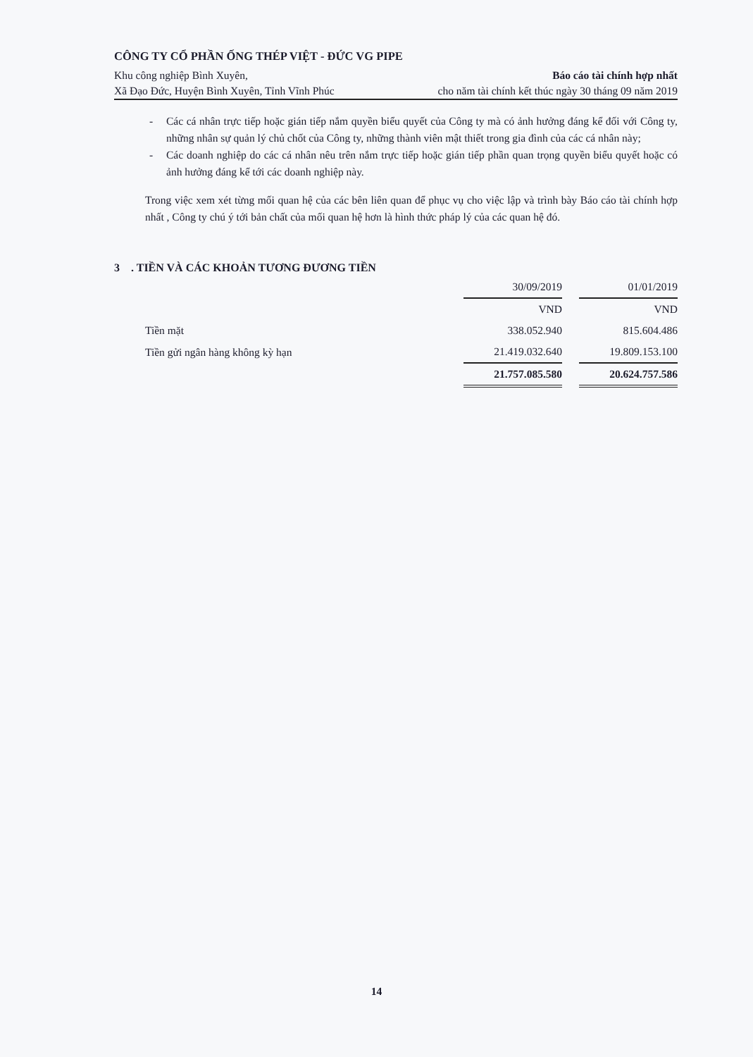CÔNG TY CỔ PHẦN ỐNG THÉP VIỆT - ĐỨC VG PIPE
Khu công nghiệp Bình Xuyên, Báo cáo tài chính hợp nhất
Xã Đạo Đức, Huyện Bình Xuyên, Tỉnh Vĩnh Phúc cho năm tài chính kết thúc ngày 30 tháng 09 năm 2019
- Các cá nhân trực tiếp hoặc gián tiếp nắm quyền biểu quyết của Công ty mà có ảnh hưởng đáng kể đối với Công ty, những nhân sự quản lý chủ chốt của Công ty, những thành viên mật thiết trong gia đình của các cá nhân này;
- Các doanh nghiệp do các cá nhân nêu trên nắm trực tiếp hoặc gián tiếp phần quan trọng quyền biểu quyết hoặc có ảnh hưởng đáng kể tới các doanh nghiệp này.
Trong việc xem xét từng mối quan hệ của các bên liên quan để phục vụ cho việc lập và trình bày Báo cáo tài chính hợp nhất , Công ty chú ý tới bản chất của mối quan hệ hơn là hình thức pháp lý của các quan hệ đó.
3 . TIỀN VÀ CÁC KHOẢN TƯƠNG ĐƯƠNG TIỀN
| | 30/09/2019 | | 01/01/2019 |
| | VND | | VND |
| Tiền mặt | 338.052.940 | | 815.604.486 |
| Tiền gửi ngân hàng không kỳ hạn | 21.419.032.640 | | 19.809.153.100 |
| | 21.757.085.580 | | 20.624.757.586 |
14